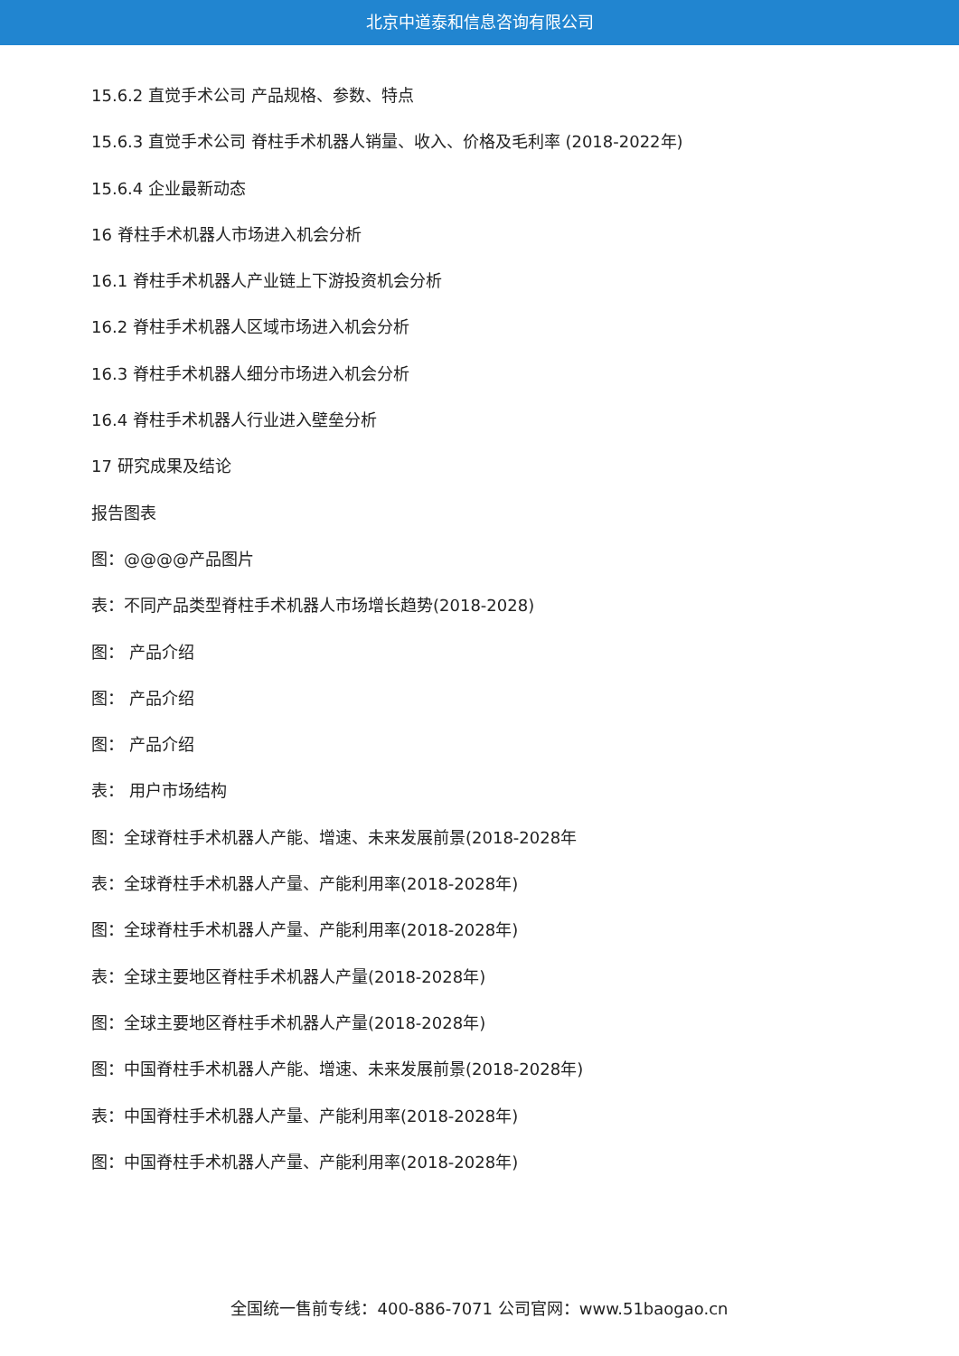北京中道泰和信息咨询有限公司
15.6.2 直觉手术公司 产品规格、参数、特点
15.6.3 直觉手术公司 脊柱手术机器人销量、收入、价格及毛利率 (2018-2022年)
15.6.4 企业最新动态
16 脊柱手术机器人市场进入机会分析
16.1 脊柱手术机器人产业链上下游投资机会分析
16.2 脊柱手术机器人区域市场进入机会分析
16.3 脊柱手术机器人细分市场进入机会分析
16.4 脊柱手术机器人行业进入壁垒分析
17 研究成果及结论
报告图表
图：@@@@产品图片
表：不同产品类型脊柱手术机器人市场增长趋势(2018-2028)
图： 产品介绍
图： 产品介绍
图： 产品介绍
表： 用户市场结构
图：全球脊柱手术机器人产能、增速、未来发展前景(2018-2028年
表：全球脊柱手术机器人产量、产能利用率(2018-2028年)
图：全球脊柱手术机器人产量、产能利用率(2018-2028年)
表：全球主要地区脊柱手术机器人产量(2018-2028年)
图：全球主要地区脊柱手术机器人产量(2018-2028年)
图：中国脊柱手术机器人产能、增速、未来发展前景(2018-2028年)
表：中国脊柱手术机器人产量、产能利用率(2018-2028年)
图：中国脊柱手术机器人产量、产能利用率(2018-2028年)
全国统一售前专线：400-886-7071 公司官网：www.51baogao.cn